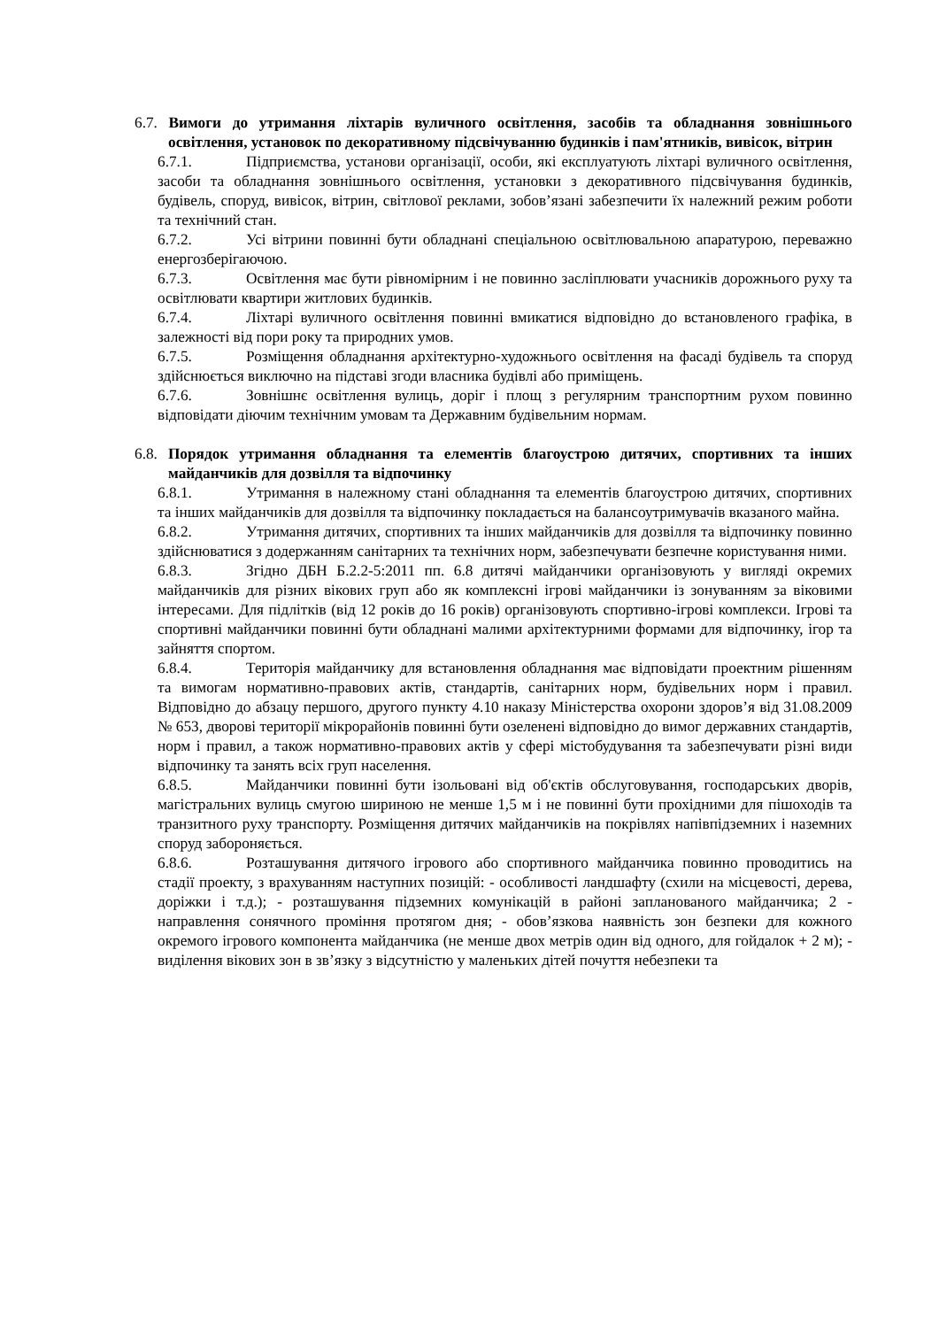6.7. Вимоги до утримання ліхтарів вуличного освітлення, засобів та обладнання зовнішнього освітлення, установок по декоративному підсвічуванню будинків і пам'ятників, вивісок, вітрин
6.7.1. Підприємства, установи організації, особи, які експлуатують ліхтарі вуличного освітлення, засоби та обладнання зовнішнього освітлення, установки з декоративного підсвічування будинків, будівель, споруд, вивісок, вітрин, світлової реклами, зобов’язані забезпечити їх належний режим роботи та технічний стан.
6.7.2. Усі вітрини повинні бути обладнані спеціальною освітлювальною апаратурою, переважно енергозберігаючою.
6.7.3. Освітлення має бути рівномірним і не повинно засліплювати учасників дорожнього руху та освітлювати квартири житлових будинків.
6.7.4. Ліхтарі вуличного освітлення повинні вмикатися відповідно до встановленого графіка, в залежності від пори року та природних умов.
6.7.5. Розміщення обладнання архітектурно-художнього освітлення на фасаді будівель та споруд здійснюється виключно на підставі згоди власника будівлі або приміщень.
6.7.6. Зовнішнє освітлення вулиць, доріг і площ з регулярним транспортним рухом повинно відповідати діючим технічним умовам та Державним будівельним нормам.
6.8. Порядок утримання обладнання та елементів благоустрою дитячих, спортивних та інших майданчиків для дозвілля та відпочинку
6.8.1. Утримання в належному стані обладнання та елементів благоустрою дитячих, спортивних та інших майданчиків для дозвілля та відпочинку покладається на балансоутримувачів вказаного майна.
6.8.2. Утримання дитячих, спортивних та інших майданчиків для дозвілля та відпочинку повинно здійснюватися з додержанням санітарних та технічних норм, забезпечувати безпечне користування ними.
6.8.3. Згідно ДБН Б.2.2-5:2011 пп. 6.8 дитячі майданчики організовують у вигляді окремих майданчиків для різних вікових груп або як комплексні ігрові майданчики із зонуванням за віковими інтересами. Для підлітків (від 12 років до 16 років) організовують спортивно-ігрові комплекси. Ігрові та спортивні майданчики повинні бути обладнані малими архітектурними формами для відпочинку, ігор та зайняття спортом.
6.8.4. Територія майданчику для встановлення обладнання має відповідати проектним рішенням та вимогам нормативно-правових актів, стандартів, санітарних норм, будівельних норм і правил. Відповідно до абзацу першого, другого пункту 4.10 наказу Міністерства охорони здоров’я від 31.08.2009 № 653, дворові території мікрорайонів повинні бути озеленені відповідно до вимог державних стандартів, норм і правил, а також нормативно-правових актів у сфері містобудування та забезпечувати різні види відпочинку та занять всіх груп населення.
6.8.5. Майданчики повинні бути ізольовані від об'єктів обслуговування, господарських дворів, магістральних вулиць смугою шириною не менше 1,5 м і не повинні бути прохідними для пішоходів та транзитного руху транспорту. Розміщення дитячих майданчиків на покрівлях напівпідземних і наземних споруд забороняється.
6.8.6. Розташування дитячого ігрового або спортивного майданчика повинно проводитись на стадії проекту, з врахуванням наступних позицій: - особливості ландшафту (схили на місцевості, дерева, доріжки і т.д.); - розташування підземних комунікацій в районі запланованого майданчика; 2 - направлення сонячного проміння протягом дня; - обов’язкова наявність зон безпеки для кожного окремого ігрового компонента майданчика (не менше двох метрів один від одного, для гойдалок + 2 м); - виділення вікових зон в зв’язку з відсутністю у маленьких дітей почуття небезпеки та